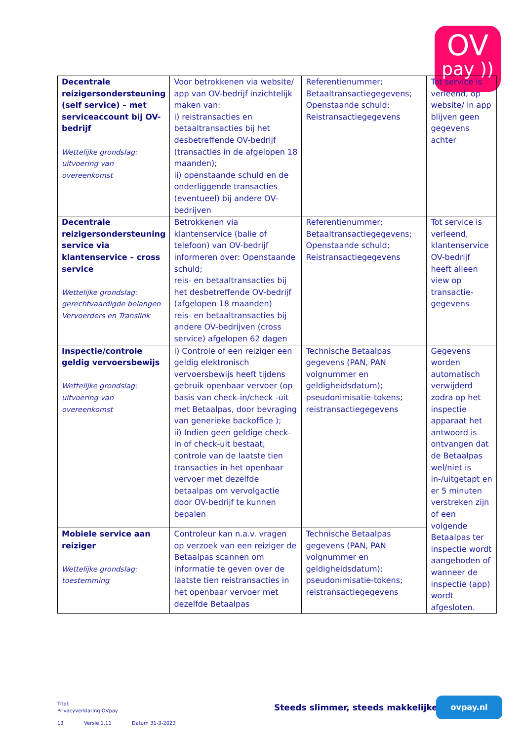OV
pay ))
| Decentrale reizigersondersteuning (self service) – met serviceaccount bij OV-bedrijf Wettelijke grondslag: uitvoering van overeenkomst | Voor betrokkenen via website/ app van OV-bedrijf inzichtelijk maken van: i) reistransacties en betaaltransacties bij het desbetreffende OV-bedrijf (transacties in de afgelopen 18 maanden); ii) openstaande schuld en de onderliggende transacties (eventueel) bij andere OV-bedrijven | Referentienummer; Betaaltransactiegegevens; Openstaande schuld; Reistransactiegegevens | Tot service is verleend, op website/ in app blijven geen gegevens achter |
| Decentrale reizigersondersteuning service via klantenservice – cross service Wettelijke grondslag: gerechtvaardigde belangen Vervoerders en Translink | Betrokkenen via klantenservice (balie of telefoon) van OV-bedrijf informeren over: Openstaande schuld; reis- en betaaltransacties bij het desbetreffende OV-bedrijf (afgelopen 18 maanden) reis- en betaaltransacties bij andere OV-bedrijven (cross service) afgelopen 62 dagen | Referentienummer; Betaaltransactiegegevens; Openstaande schuld; Reistransactiegegevens | Tot service is verleend, klantenservice OV-bedrijf heeft alleen view op transactie-gegevens |
| Inspectie/controle geldig vervoersbewijs Wettelijke grondslag: uitvoering van overeenkomst | i) Controle of een reiziger een geldig elektronisch vervoersbewijs heeft tijdens gebruik openbaar vervoer (op basis van check-in/check -uit met Betaalpas, door bevraging van generieke backoffice ); ii) Indien geen geldige check-in of check-uit bestaat, controle van de laatste tien transacties in het openbaar vervoer met dezelfde betaalpas om vervolgactie door OV-bedrijf te kunnen bepalen | Technische Betaalpas gegevens (PAN, PAN volgnummer en geldigheidsdatum); pseudonimisatie-tokens; reistransactiegegevens | Gegevens worden automatisch verwijderd zodra op het inspectie apparaat het antwoord is ontvangen dat de Betaalpas wel/niet is in-/uitgetapt en er 5 minuten verstreken zijn of een volgende Betaalpas ter inspectie wordt aangeboden of wanneer de inspectie (app) wordt afgesloten. |
| Mobiele service aan reiziger Wettelijke grondslag: toestemming | Controleur kan n.a.v. vragen op verzoek van een reiziger de Betaalpas scannen om informatie te geven over de laatste tien reistransacties in het openbaar vervoer met dezelfde Betaalpas | Technische Betaalpas gegevens (PAN, PAN volgnummer en geldigheidsdatum); pseudonimisatie-tokens; reistransactiegegevens | |
Titel:
Privacyverklaring OVpay
Steeds slimmer, steeds makkelijker
ovpay.nl
13 Versie 1.11 Datum 31-3-2023